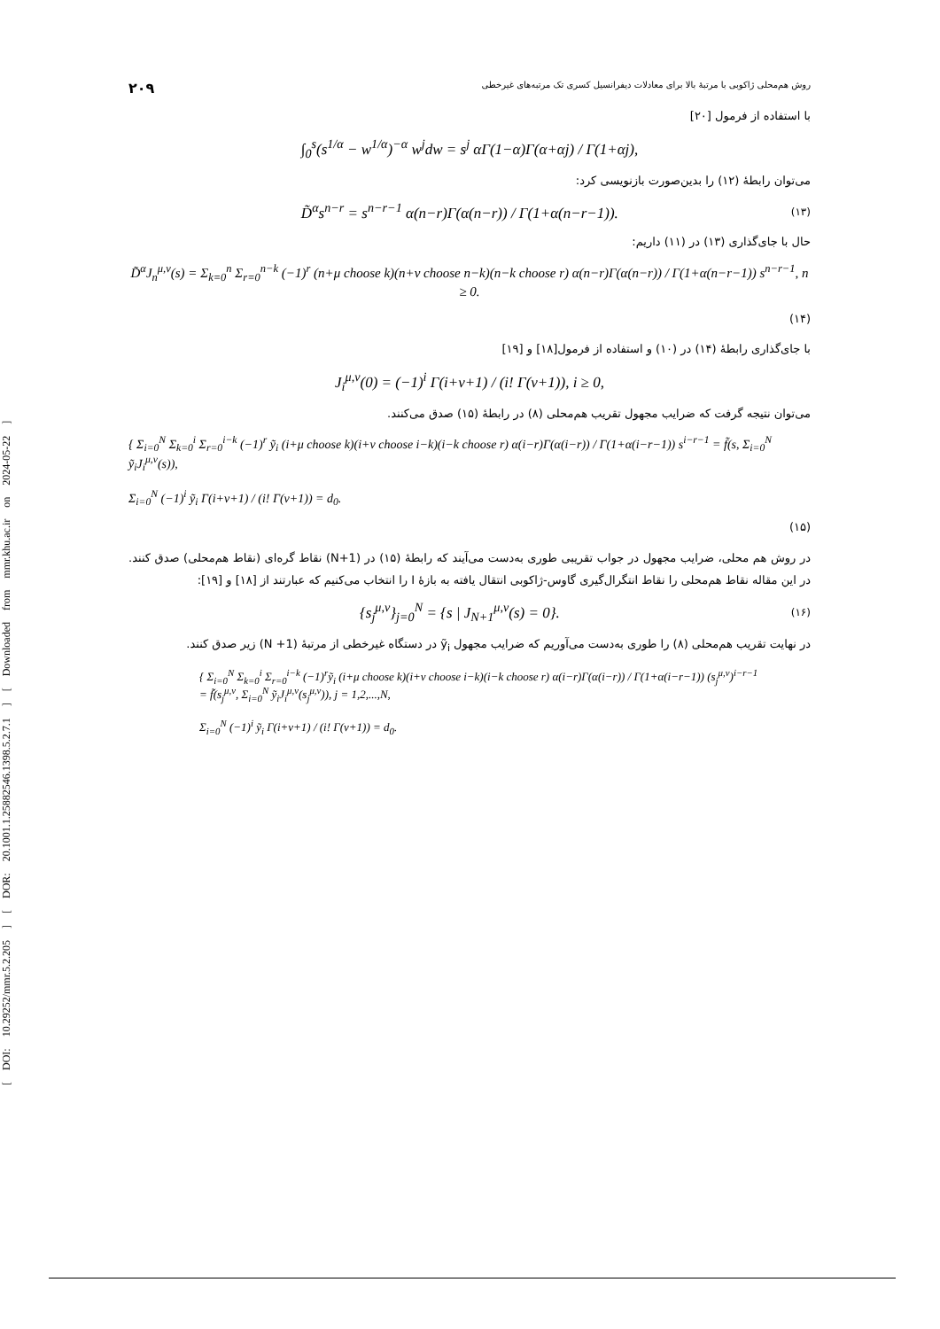[ DOI: 10.29252/mmr.5.2.205 ] [ DOR: 20.1001.1.25882546.1398.5.2.7.1 ] [ Downloaded from mmr.khu.ac.ir on 2024-05-22 ]
روش هم‌محلی ژاکوبی با مرتبهٔ بالا برای معادلات دیفرانسیل کسری تک مرتبه‌های غیرخطی ۲۰۹
با استفاده از فرمول [۲۰]
∫<sub>0</sub><sup>s</sup>(s<sup>1/α</sup> − w<sup>1/α</sup>)<sup>−α</sup> w<sup>j</sup>dw = s<sup>j</sup> αΓ(1−α)Γ(α+αj) / Γ(1+αj),
می‌توان رابطهٔ (۱۲) را بدین‌صورت بازنویسی کرد:
D̃<sup>α</sup>s<sup>n−r</sup> = s<sup>n−r−1</sup> α(n−r)Γ(α(n−r)) / Γ(1+α(n−r−1)). (۱۳)
حال با جای‌گذاری (۱۳) در (۱۱) داریم:
D̃<sup>α</sup>J<sub>n</sub><sup>μ,ν</sup>(s) = Σ<sub>k=0</sub><sup>n</sup> Σ<sub>r=0</sub><sup>n−k</sup> (−1)<sup>r</sup> (n+μ choose k)(n+ν choose n−k)(n−k choose r) α(n−r)Γ(α(n−r)) / Γ(1+α(n−r−1)) s<sup>n−r−1</sup>, n ≥ 0.
(۱۴)
با جای‌گذاری رابطهٔ (۱۴) در (۱۰) و استفاده از فرمول[۱۸] و [۱۹]
J<sub>i</sub><sup>μ,ν</sup>(0) = (−1)<sup>i</sup> Γ(i+ν+1) / (i! Γ(ν+1)), i ≥ 0,
می‌توان نتیجه گرفت که ضرایب مجهول تقریب هم‌محلی (۸) در رابطهٔ (۱۵) صدق می‌کنند.
{ Σ<sub>i=0</sub><sup>N</sup> Σ<sub>k=0</sub><sup>i</sup> Σ<sub>r=0</sub><sup>i−k</sup> (−1)<sup>r</sup> ỹ<sub>i</sub> (i+μ choose k)(i+ν choose i−k)(i−k choose r) α(i−r)Γ(α(i−r)) / Γ(1+α(i−r−1)) s<sup>i−r−1</sup> = f̃(s, Σ<sub>i=0</sub><sup>N</sup> ỹ<sub>i</sub>J<sub>i</sub><sup>μ,ν</sup>(s)),
Σ<sub>i=0</sub><sup>N</sup> (−1)<sup>i</sup> ỹ<sub>i</sub> Γ(i+ν+1) / (i! Γ(ν+1)) = d<sub>0</sub>.
(۱۵)
در روش هم محلی، ضرایب مجهول در جواب تقریبی طوری به‌دست می‌آیند که رابطهٔ (۱۵) در (N+1) نقاط گره‌ای (نقاط هم‌محلی) صدق کنند. در این مقاله نقاط هم‌محلی را نقاط انتگرال‌گیری گاوس-ژاکوبی انتقال یافته به بازهٔ I را انتخاب می‌کنیم که عبارتند از [۱۸] و [۱۹]:
{s<sub>j</sub><sup>μ,ν</sup>}<sub>j=0</sub><sup>N</sup> = {s | J<sub>N+1</sub><sup>μ,ν</sup>(s) = 0}. (۱۶)
در نهایت تقریب هم‌محلی (۸) را طوری به‌دست می‌آوریم که ضرایب مجهول ỹ<sub>i</sub> در دستگاه غیرخطی از مرتبهٔ (N +1) زیر صدق کنند.
{ Σ<sub>i=0</sub><sup>N</sup> Σ<sub>k=0</sub><sup>i</sup> Σ<sub>r=0</sub><sup>i−k</sup> (−1)<sup>r</sup>ỹ<sub>i</sub> (i+μ choose k)(i+ν choose i−k)(i−k choose r) α(i−r)Γ(α(i−r)) / Γ(1+α(i−r−1)) (s<sub>j</sub><sup>μ,ν</sup>)<sup>i−r−1</sup>
= f̃(s<sub>j</sub><sup>μ,ν</sup>, Σ<sub>i=0</sub><sup>N</sup> ỹ<sub>i</sub>J<sub>i</sub><sup>μ,ν</sup>(s<sub>j</sub><sup>μ,ν</sup>)), j = 1,2,...,N,
Σ<sub>i=0</sub><sup>N</sup> (−1)<sup>i</sup> ỹ<sub>i</sub> Γ(i+ν+1) / (i! Γ(ν+1)) = d<sub>0</sub>.